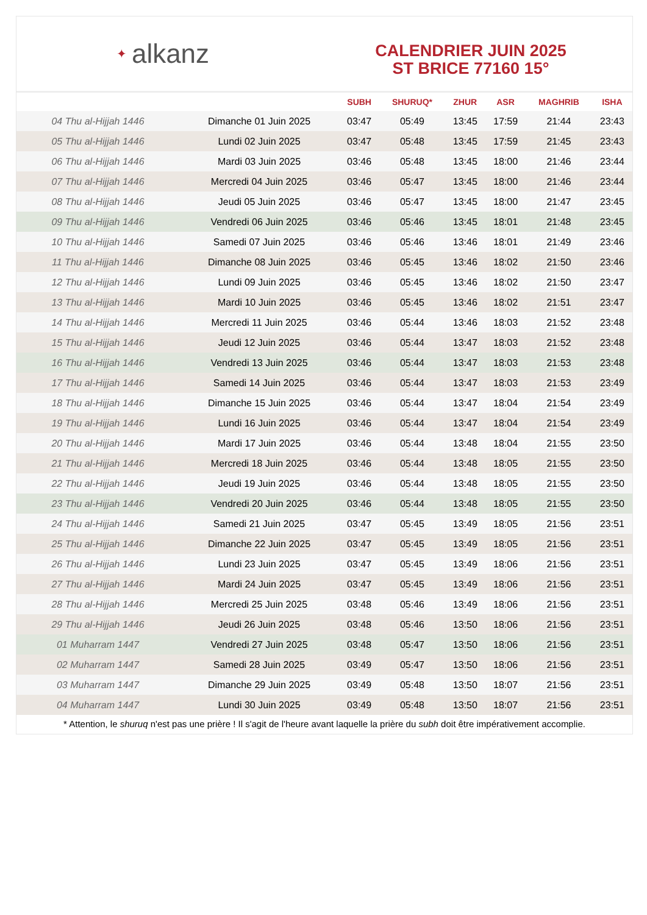✦ alkanz
CALENDRIER JUIN 2025
ST BRICE 77160 15°
| | | SUBH | SHURUQ* | ZHUR | ASR | MAGHRIB | ISHA |
| --- | --- | --- | --- | --- | --- | --- | --- |
| 04 Thu al-Hijjah 1446 | Dimanche 01 Juin 2025 | 03:47 | 05:49 | 13:45 | 17:59 | 21:44 | 23:43 |
| 05 Thu al-Hijjah 1446 | Lundi 02 Juin 2025 | 03:47 | 05:48 | 13:45 | 17:59 | 21:45 | 23:43 |
| 06 Thu al-Hijjah 1446 | Mardi 03 Juin 2025 | 03:46 | 05:48 | 13:45 | 18:00 | 21:46 | 23:44 |
| 07 Thu al-Hijjah 1446 | Mercredi 04 Juin 2025 | 03:46 | 05:47 | 13:45 | 18:00 | 21:46 | 23:44 |
| 08 Thu al-Hijjah 1446 | Jeudi 05 Juin 2025 | 03:46 | 05:47 | 13:45 | 18:00 | 21:47 | 23:45 |
| 09 Thu al-Hijjah 1446 | Vendredi 06 Juin 2025 | 03:46 | 05:46 | 13:45 | 18:01 | 21:48 | 23:45 |
| 10 Thu al-Hijjah 1446 | Samedi 07 Juin 2025 | 03:46 | 05:46 | 13:46 | 18:01 | 21:49 | 23:46 |
| 11 Thu al-Hijjah 1446 | Dimanche 08 Juin 2025 | 03:46 | 05:45 | 13:46 | 18:02 | 21:50 | 23:46 |
| 12 Thu al-Hijjah 1446 | Lundi 09 Juin 2025 | 03:46 | 05:45 | 13:46 | 18:02 | 21:50 | 23:47 |
| 13 Thu al-Hijjah 1446 | Mardi 10 Juin 2025 | 03:46 | 05:45 | 13:46 | 18:02 | 21:51 | 23:47 |
| 14 Thu al-Hijjah 1446 | Mercredi 11 Juin 2025 | 03:46 | 05:44 | 13:46 | 18:03 | 21:52 | 23:48 |
| 15 Thu al-Hijjah 1446 | Jeudi 12 Juin 2025 | 03:46 | 05:44 | 13:47 | 18:03 | 21:52 | 23:48 |
| 16 Thu al-Hijjah 1446 | Vendredi 13 Juin 2025 | 03:46 | 05:44 | 13:47 | 18:03 | 21:53 | 23:48 |
| 17 Thu al-Hijjah 1446 | Samedi 14 Juin 2025 | 03:46 | 05:44 | 13:47 | 18:03 | 21:53 | 23:49 |
| 18 Thu al-Hijjah 1446 | Dimanche 15 Juin 2025 | 03:46 | 05:44 | 13:47 | 18:04 | 21:54 | 23:49 |
| 19 Thu al-Hijjah 1446 | Lundi 16 Juin 2025 | 03:46 | 05:44 | 13:47 | 18:04 | 21:54 | 23:49 |
| 20 Thu al-Hijjah 1446 | Mardi 17 Juin 2025 | 03:46 | 05:44 | 13:48 | 18:04 | 21:55 | 23:50 |
| 21 Thu al-Hijjah 1446 | Mercredi 18 Juin 2025 | 03:46 | 05:44 | 13:48 | 18:05 | 21:55 | 23:50 |
| 22 Thu al-Hijjah 1446 | Jeudi 19 Juin 2025 | 03:46 | 05:44 | 13:48 | 18:05 | 21:55 | 23:50 |
| 23 Thu al-Hijjah 1446 | Vendredi 20 Juin 2025 | 03:46 | 05:44 | 13:48 | 18:05 | 21:55 | 23:50 |
| 24 Thu al-Hijjah 1446 | Samedi 21 Juin 2025 | 03:47 | 05:45 | 13:49 | 18:05 | 21:56 | 23:51 |
| 25 Thu al-Hijjah 1446 | Dimanche 22 Juin 2025 | 03:47 | 05:45 | 13:49 | 18:05 | 21:56 | 23:51 |
| 26 Thu al-Hijjah 1446 | Lundi 23 Juin 2025 | 03:47 | 05:45 | 13:49 | 18:06 | 21:56 | 23:51 |
| 27 Thu al-Hijjah 1446 | Mardi 24 Juin 2025 | 03:47 | 05:45 | 13:49 | 18:06 | 21:56 | 23:51 |
| 28 Thu al-Hijjah 1446 | Mercredi 25 Juin 2025 | 03:48 | 05:46 | 13:49 | 18:06 | 21:56 | 23:51 |
| 29 Thu al-Hijjah 1446 | Jeudi 26 Juin 2025 | 03:48 | 05:46 | 13:50 | 18:06 | 21:56 | 23:51 |
| 01 Muharram 1447 | Vendredi 27 Juin 2025 | 03:48 | 05:47 | 13:50 | 18:06 | 21:56 | 23:51 |
| 02 Muharram 1447 | Samedi 28 Juin 2025 | 03:49 | 05:47 | 13:50 | 18:06 | 21:56 | 23:51 |
| 03 Muharram 1447 | Dimanche 29 Juin 2025 | 03:49 | 05:48 | 13:50 | 18:07 | 21:56 | 23:51 |
| 04 Muharram 1447 | Lundi 30 Juin 2025 | 03:49 | 05:48 | 13:50 | 18:07 | 21:56 | 23:51 |
* Attention, le shuruq n'est pas une prière ! Il s'agit de l'heure avant laquelle la prière du subh doit être impérativement accomplie.